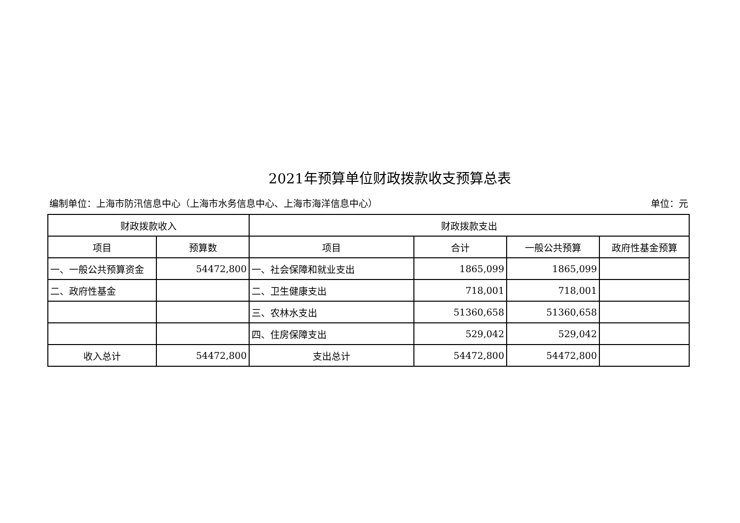2021年预算单位财政拨款收支预算总表
编制单位：上海市防汛信息中心（上海市水务信息中心、上海市海洋信息中心） 单位：元
| 财政拨款收入 | | 财政拨款支出 | | | |
| --- | --- | --- | --- | --- | --- |
| 项目 | 预算数 | 项目 | 合计 | 一般公共预算 | 政府性基金预算 |
| 一、一般公共预算资金 | 54472,800 | 一、社会保障和就业支出 | 1865,099 | 1865,099 | |
| 二、政府性基金 | | 二、卫生健康支出 | 718,001 | 718,001 | |
| | | 三、农林水支出 | 51360,658 | 51360,658 | |
| | | 四、住房保障支出 | 529,042 | 529,042 | |
| 收入总计 | 54472,800 | 支出总计 | 54472,800 | 54472,800 | |